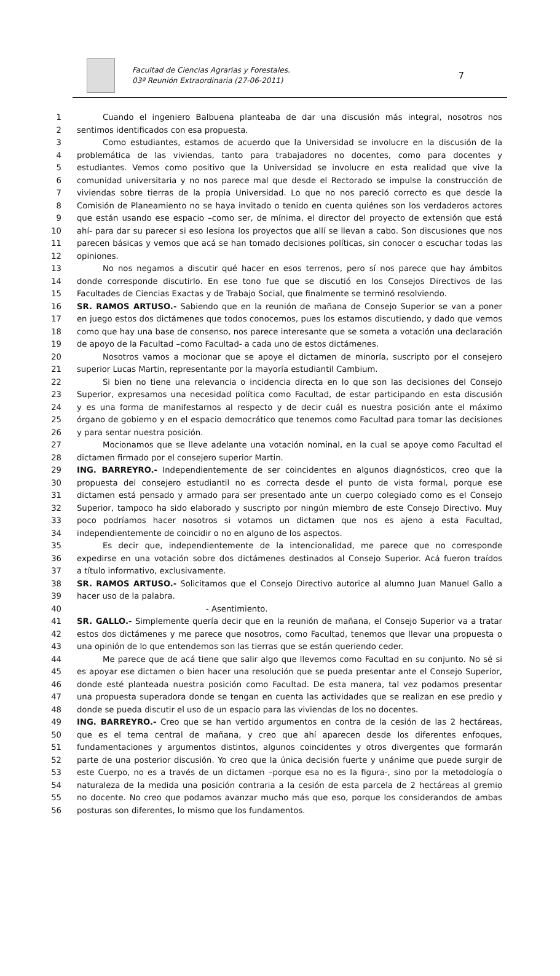Facultad de Ciencias Agrarias y Forestales.
03ª Reunión Extraordinaria (27-06-2011)
7
1 Cuando el ingeniero Balbuena planteaba de dar una discusión más integral, nosotros nos
2 sentimos identificados con esa propuesta.
3 Como estudiantes, estamos de acuerdo que la Universidad se involucre en la discusión de la
4 problemática de las viviendas, tanto para trabajadores no docentes, como para docentes y
5 estudiantes. Vemos como positivo que la Universidad se involucre en esta realidad que vive la
6 comunidad universitaria y no nos parece mal que desde el Rectorado se impulse la construcción de
7 viviendas sobre tierras de la propia Universidad. Lo que no nos pareció correcto es que desde la
8 Comisión de Planeamiento no se haya invitado o tenido en cuenta quiénes son los verdaderos actores
9 que están usando ese espacio –como ser, de mínima, el director del proyecto de extensión que está
10 ahí- para dar su parecer si eso lesiona los proyectos que allí se llevan a cabo. Son discusiones que nos
11 parecen básicas y vemos que acá se han tomado decisiones políticas, sin conocer o escuchar todas las
12 opiniones.
13 No nos negamos a discutir qué hacer en esos terrenos, pero sí nos parece que hay ámbitos
14 donde corresponde discutirlo. En ese tono fue que se discutió en los Consejos Directivos de las
15 Facultades de Ciencias Exactas y de Trabajo Social, que finalmente se terminó resolviendo.
16 SR. RAMOS ARTUSO.- Sabiendo que en la reunión de mañana de Consejo Superior se van a poner
17 en juego estos dos dictámenes que todos conocemos, pues los estamos discutiendo, y dado que vemos
18 como que hay una base de consenso, nos parece interesante que se someta a votación una declaración
19 de apoyo de la Facultad –como Facultad- a cada uno de estos dictámenes.
20 Nosotros vamos a mocionar que se apoye el dictamen de minoría, suscripto por el consejero
21 superior Lucas Martin, representante por la mayoría estudiantil Cambium.
22 Si bien no tiene una relevancia o incidencia directa en lo que son las decisiones del Consejo
23 Superior, expresamos una necesidad política como Facultad, de estar participando en esta discusión
24 y es una forma de manifestarnos al respecto y de decir cuál es nuestra posición ante el máximo
25 órgano de gobierno y en el espacio democrático que tenemos como Facultad para tomar las decisiones
26 y para sentar nuestra posición.
27 Mocionamos que se lleve adelante una votación nominal, en la cual se apoye como Facultad el
28 dictamen firmado por el consejero superior Martin.
29 ING. BARREYRO.- Independientemente de ser coincidentes en algunos diagnósticos, creo que la
30 propuesta del consejero estudiantil no es correcta desde el punto de vista formal, porque ese
31 dictamen está pensado y armado para ser presentado ante un cuerpo colegiado como es el Consejo
32 Superior, tampoco ha sido elaborado y suscripto por ningún miembro de este Consejo Directivo. Muy
33 poco podríamos hacer nosotros si votamos un dictamen que nos es ajeno a esta Facultad,
34 independientemente de coincidir o no en alguno de los aspectos.
35 Es decir que, independientemente de la intencionalidad, me parece que no corresponde
36 expedirse en una votación sobre dos dictámenes destinados al Consejo Superior. Acá fueron traídos
37 a título informativo, exclusivamente.
38 SR. RAMOS ARTUSO.- Solicitamos que el Consejo Directivo autorice al alumno Juan Manuel Gallo a
39 hacer uso de la palabra.
40 - Asentimiento.
41 SR. GALLO.- Simplemente quería decir que en la reunión de mañana, el Consejo Superior va a tratar
42 estos dos dictámenes y me parece que nosotros, como Facultad, tenemos que llevar una propuesta o
43 una opinión de lo que entendemos son las tierras que se están queriendo ceder.
44 Me parece que de acá tiene que salir algo que llevemos como Facultad en su conjunto. No sé si
45 es apoyar ese dictamen o bien hacer una resolución que se pueda presentar ante el Consejo Superior,
46 donde esté planteada nuestra posición como Facultad. De esta manera, tal vez podamos presentar
47 una propuesta superadora donde se tengan en cuenta las actividades que se realizan en ese predio y
48 donde se pueda discutir el uso de un espacio para las viviendas de los no docentes.
49 ING. BARREYRO.- Creo que se han vertido argumentos en contra de la cesión de las 2 hectáreas,
50 que es el tema central de mañana, y creo que ahí aparecen desde los diferentes enfoques,
51 fundamentaciones y argumentos distintos, algunos coincidentes y otros divergentes que formarán
52 parte de una posterior discusión. Yo creo que la única decisión fuerte y unánime que puede surgir de
53 este Cuerpo, no es a través de un dictamen –porque esa no es la figura-, sino por la metodología o
54 naturaleza de la medida una posición contraria a la cesión de esta parcela de 2 hectáreas al gremio
55 no docente. No creo que podamos avanzar mucho más que eso, porque los considerandos de ambas
56 posturas son diferentes, lo mismo que los fundamentos.